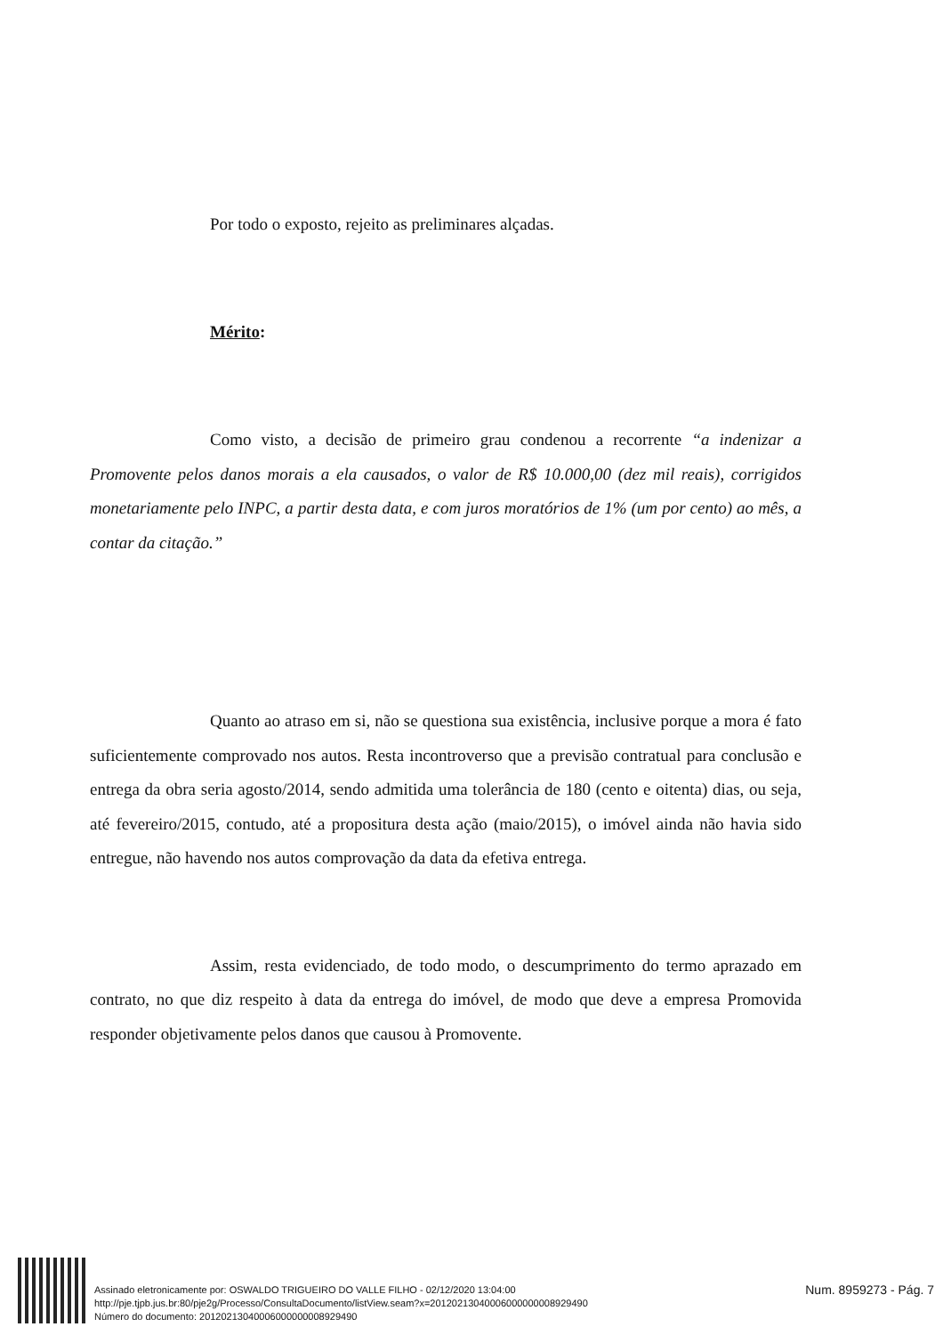Por todo o exposto, rejeito as preliminares alçadas.
Mérito:
Como visto, a decisão de primeiro grau condenou a recorrente “a indenizar a Promovente pelos danos morais a ela causados, o valor de R$ 10.000,00 (dez mil reais), corrigidos monetariamente pelo INPC, a partir desta data, e com juros moratórios de 1% (um por cento) ao mês, a contar da citação.”
Quanto ao atraso em si, não se questiona sua existência, inclusive porque a mora é fato suficientemente comprovado nos autos. Resta incontroverso que a previsão contratual para conclusão e entrega da obra seria agosto/2014, sendo admitida uma tolerância de 180 (cento e oitenta) dias, ou seja, até fevereiro/2015, contudo, até a propositura desta ação (maio/2015), o imóvel ainda não havia sido entregue, não havendo nos autos comprovação da data da efetiva entrega.
Assim, resta evidenciado, de todo modo, o descumprimento do termo aprazado em contrato, no que diz respeito à data da entrega do imóvel, de modo que deve a empresa Promovida responder objetivamente pelos danos que causou à Promovente.
Assinado eletronicamente por: OSWALDO TRIGUEIRO DO VALLE FILHO - 02/12/2020 13:04:00
http://pje.tjpb.jus.br:80/pje2g/Processo/ConsultaDocumento/listView.seam?x=20120213040006000000008929490
Número do documento: 20120213040006000000008929490
Num. 8959273 - Pág. 7